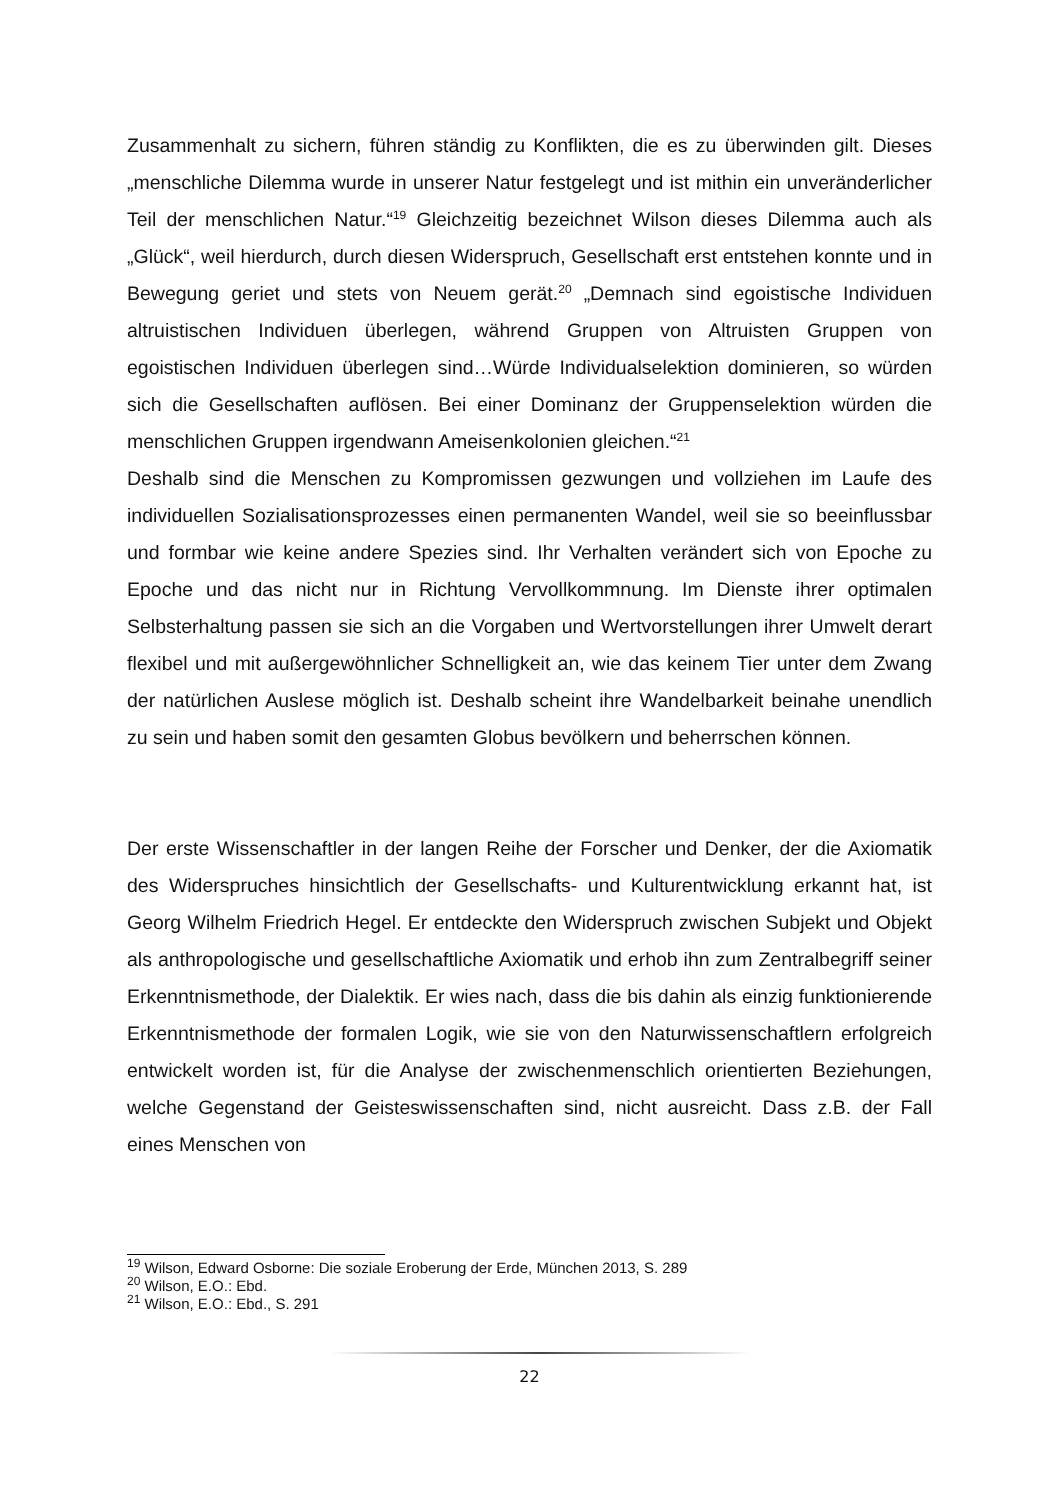Zusammenhalt zu sichern, führen ständig zu Konflikten, die es zu überwinden gilt. Dieses „menschliche Dilemma wurde in unserer Natur festgelegt und ist mithin ein unveränderlicher Teil der menschlichen Natur.“<sup>19</sup> Gleichzeitig bezeichnet Wilson dieses Dilemma auch als „Glück“, weil hierdurch, durch diesen Widerspruch, Gesellschaft erst entstehen konnte und in Bewegung geriet und stets von Neuem gerät.<sup>20</sup> „Demnach sind egoistische Individuen altruistischen Individuen überlegen, während Gruppen von Altruisten Gruppen von egoistischen Individuen überlegen sind…Würde Individualselektion dominieren, so würden sich die Gesellschaften auflösen. Bei einer Dominanz der Gruppenselektion würden die menschlichen Gruppen irgendwann Ameisenkolonien gleichen.“<sup>21</sup>
Deshalb sind die Menschen zu Kompromissen gezwungen und vollziehen im Laufe des individuellen Sozialisationsprozesses einen permanenten Wandel, weil sie so beeinflussbar und formbar wie keine andere Spezies sind. Ihr Verhalten verändert sich von Epoche zu Epoche und das nicht nur in Richtung Vervollkommnung. Im Dienste ihrer optimalen Selbsterhaltung passen sie sich an die Vorgaben und Wertvorstellungen ihrer Umwelt derart flexibel und mit außergewöhnlicher Schnelligkeit an, wie das keinem Tier unter dem Zwang der natürlichen Auslese möglich ist. Deshalb scheint ihre Wandelbarkeit beinahe unendlich zu sein und haben somit den gesamten Globus bevölkern und beherrschen können.
Der erste Wissenschaftler in der langen Reihe der Forscher und Denker, der die Axiomatik des Widerspruches hinsichtlich der Gesellschafts- und Kulturentwicklung erkannt hat, ist Georg Wilhelm Friedrich Hegel. Er entdeckte den Widerspruch zwischen Subjekt und Objekt als anthropologische und gesellschaftliche Axiomatik und erhob ihn zum Zentralbegriff seiner Erkenntnismethode, der Dialektik. Er wies nach, dass die bis dahin als einzig funktionierende Erkenntnismethode der formalen Logik, wie sie von den Naturwissenschaftlern erfolgreich entwickelt worden ist, für die Analyse der zwischenmenschlich orientierten Beziehungen, welche Gegenstand der Geisteswissenschaften sind, nicht ausreicht. Dass z.B. der Fall eines Menschen von
<sup>19</sup> Wilson, Edward Osborne: Die soziale Eroberung der Erde, München 2013, S. 289
<sup>20</sup> Wilson, E.O.: Ebd.
<sup>21</sup> Wilson, E.O.: Ebd., S. 291
22